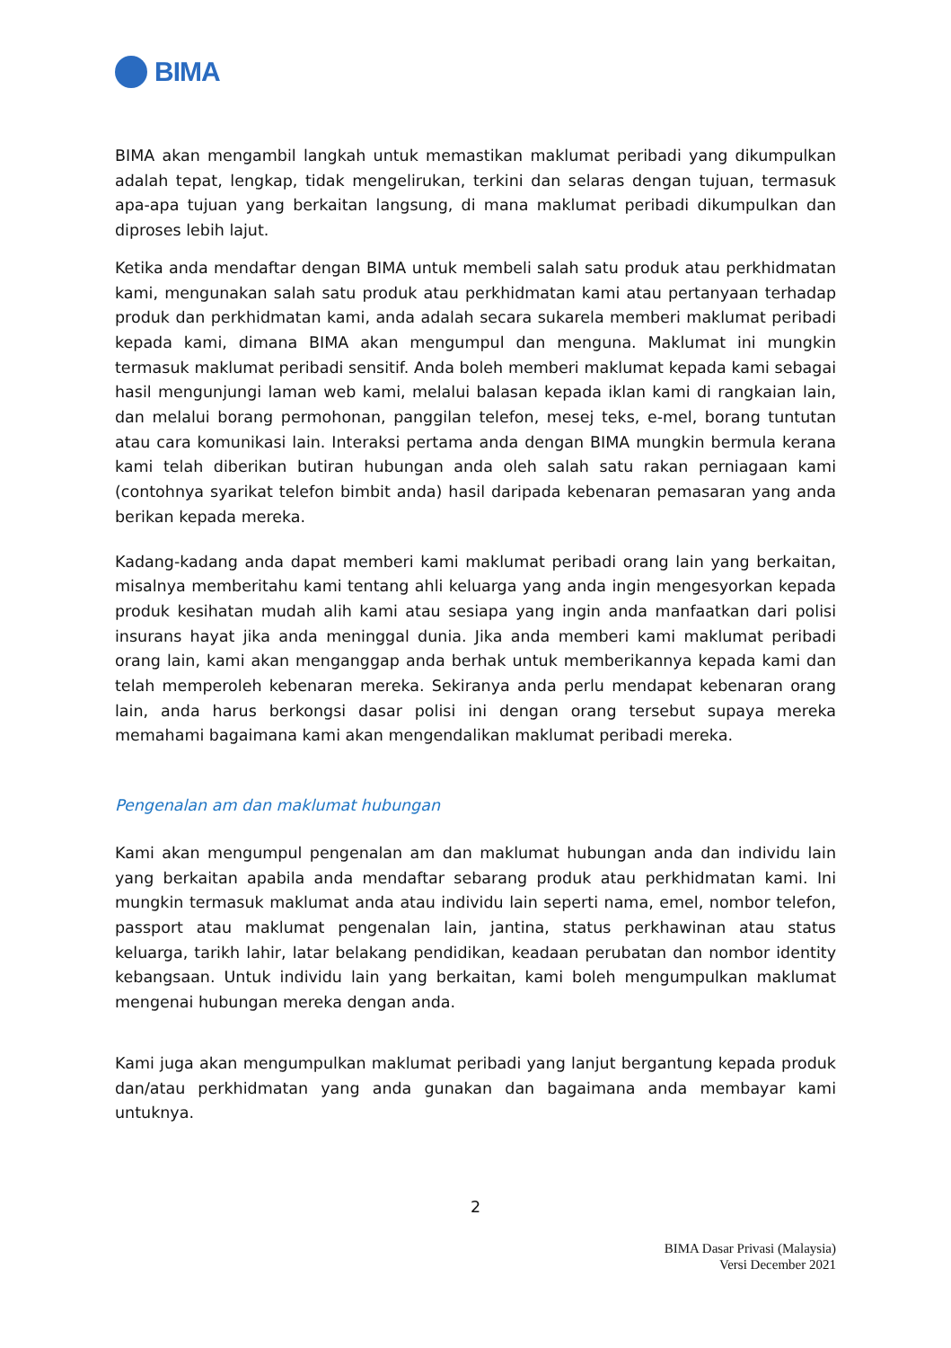BIMA
BIMA akan mengambil langkah untuk memastikan maklumat peribadi yang dikumpulkan adalah tepat, lengkap, tidak mengelirukan, terkini dan selaras dengan tujuan, termasuk apa-apa tujuan yang berkaitan langsung, di mana maklumat peribadi dikumpulkan dan diproses lebih lajut.
Ketika anda mendaftar dengan BIMA untuk membeli salah satu produk atau perkhidmatan kami, mengunakan salah satu produk atau perkhidmatan kami atau pertanyaan terhadap produk dan perkhidmatan kami, anda adalah secara sukarela memberi maklumat peribadi kepada kami, dimana BIMA akan mengumpul dan menguna. Maklumat ini mungkin termasuk maklumat peribadi sensitif. Anda boleh memberi maklumat kepada kami sebagai hasil mengunjungi laman web kami, melalui balasan kepada iklan kami di rangkaian lain, dan melalui borang permohonan, panggilan telefon, mesej teks, e-mel, borang tuntutan atau cara komunikasi lain. Interaksi pertama anda dengan BIMA mungkin bermula kerana kami telah diberikan butiran hubungan anda oleh salah satu rakan perniagaan kami (contohnya syarikat telefon bimbit anda) hasil daripada kebenaran pemasaran yang anda berikan kepada mereka.
Kadang-kadang anda dapat memberi kami maklumat peribadi orang lain yang berkaitan, misalnya memberitahu kami tentang ahli keluarga yang anda ingin mengesyorkan kepada produk kesihatan mudah alih kami atau sesiapa yang ingin anda manfaatkan dari polisi insurans hayat jika anda meninggal dunia. Jika anda memberi kami maklumat peribadi orang lain, kami akan menganggap anda berhak untuk memberikannya kepada kami dan telah memperoleh kebenaran mereka. Sekiranya anda perlu mendapat kebenaran orang lain, anda harus berkongsi dasar polisi ini dengan orang tersebut supaya mereka memahami bagaimana kami akan mengendalikan maklumat peribadi mereka.
Pengenalan am dan maklumat hubungan
Kami akan mengumpul pengenalan am dan maklumat hubungan anda dan individu lain yang berkaitan apabila anda mendaftar sebarang produk atau perkhidmatan kami. Ini mungkin termasuk maklumat anda atau individu lain seperti nama, emel, nombor telefon, passport atau maklumat pengenalan lain, jantina, status perkhawinan atau status keluarga, tarikh lahir, latar belakang pendidikan, keadaan perubatan dan nombor identity kebangsaan. Untuk individu lain yang berkaitan, kami boleh mengumpulkan maklumat mengenai hubungan mereka dengan anda.
Kami juga akan mengumpulkan maklumat peribadi yang lanjut bergantung kepada produk dan/atau perkhidmatan yang anda gunakan dan bagaimana anda membayar kami untuknya.
2
BIMA Dasar Privasi (Malaysia)
Versi December 2021